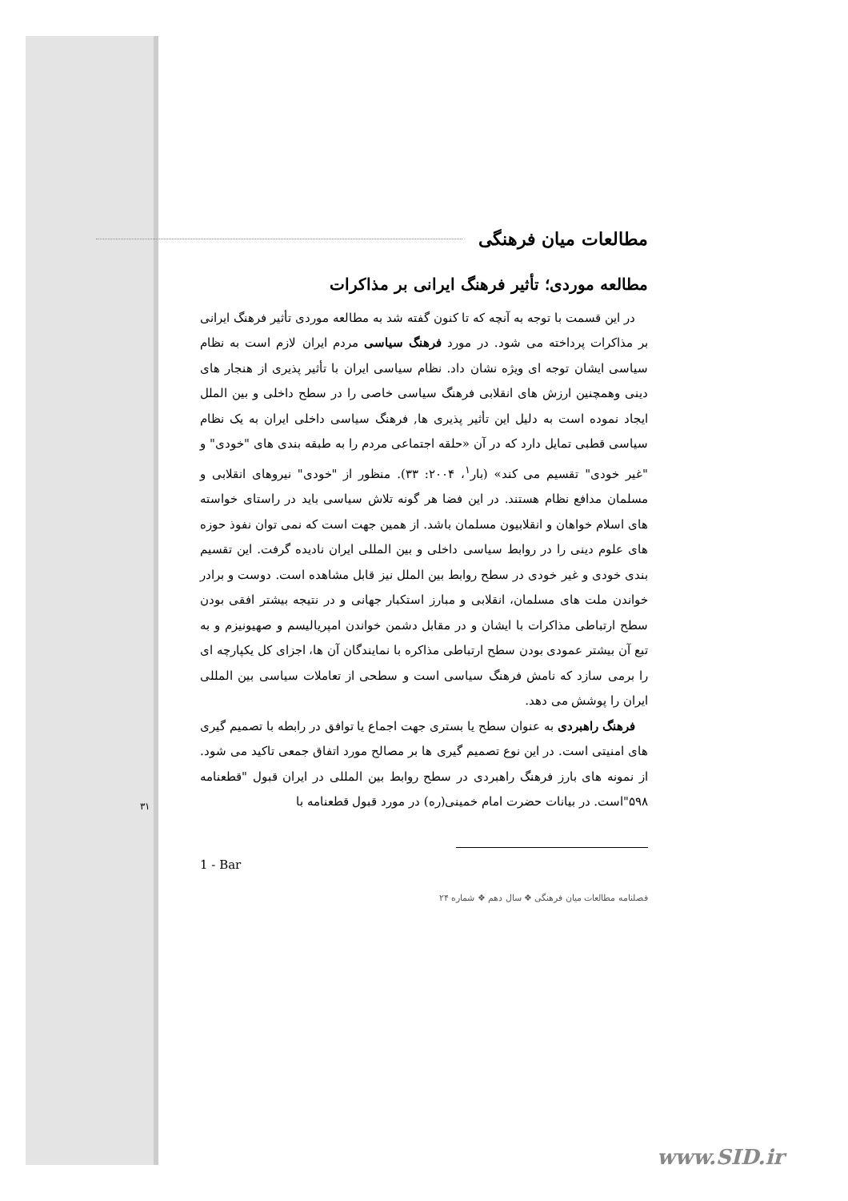مطالعات میان فرهنگی
مطالعه موردی؛ تأثیر فرهنگ ایرانی بر مذاکرات
در این قسمت با توجه به آنچه که تا کنون گفته شد به مطالعه موردی تأثیر فرهنگ ایرانی بر مذاکرات پرداخته می شود. در مورد فرهنگ سیاسی مردم ایران لازم است به نظام سیاسی ایشان توجه ای ویژه نشان داد. نظام سیاسی ایران با تأثیر پذیری از هنجار های دینی وهمچنین ارزش های انقلابی فرهنگ سیاسی خاصی را در سطح داخلی و بین الملل ایجاد نموده است به دلیل این تأثیر پذیری ها, فرهنگ سیاسی داخلی ایران به یک نظام سیاسی قطبی تمایل دارد که در آن «حلقه اجتماعی مردم را به طبقه بندی های "خودی" و "غیر خودی" تقسیم می کند» (بار<sup>۱</sup>، ۲۰۰۴: ۳۳). منظور از "خودی" نیروهای انقلابی و مسلمان مدافع نظام هستند. در این فضا هر گونه تلاش سیاسی باید در راستای خواسته های اسلام خواهان و انقلابیون مسلمان باشد. از همین جهت است که نمی توان نفوذ حوزه های علوم دینی را در روابط سیاسی داخلی و بین المللی ایران نادیده گرفت. این تقسیم بندی خودی و غیر خودی در سطح روابط بین الملل نیز قابل مشاهده است. دوست و برادر خواندن ملت های مسلمان، انقلابی و مبارز استکبار جهانی و در نتیجه بیشتر افقی بودن سطح ارتباطی مذاکرات با ایشان و در مقابل دشمن خواندن امپریالیسم و صهیونیزم و به تبع آن بیشتر عمودی بودن سطح ارتباطی مذاکره با نمایندگان آن ها، اجزای کل یکپارچه ای را برمی سازد که نامش فرهنگ سیاسی است و سطحی از تعاملات سیاسی بین المللی ایران را پوشش می دهد.
فرهنگ راهبردی به عنوان سطح یا بستری جهت اجماع یا توافق در رابطه با تصمیم گیری های امنیتی است. در این نوع تصمیم گیری ها بر مصالح مورد اتفاق جمعی تاکید می شود. از نمونه های بارز فرهنگ راهبردی در سطح روابط بین المللی در ایران قبول "قطعنامه ۵۹۸"است. در بیانات حضرت امام خمینی(ره) در مورد قبول قطعنامه با
1 - Bar
فصلنامه مطالعات میان فرهنگی ❖ سال دهم ❖ شماره ۲۴
۳۱
www.SID.ir